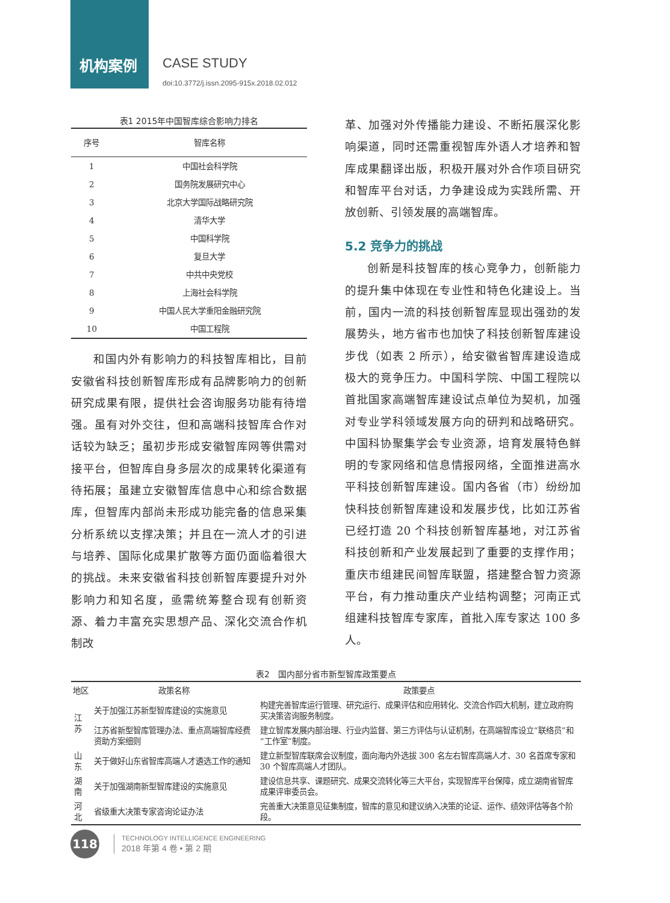机构案例 CASE STUDY
doi:10.3772/j.issn.2095-915x.2018.02.012
表1 2015年中国智库综合影响力排名
| 序号 | 智库名称 |
| --- | --- |
| 1 | 中国社会科学院 |
| 2 | 国务院发展研究中心 |
| 3 | 北京大学国际战略研究院 |
| 4 | 清华大学 |
| 5 | 中国科学院 |
| 6 | 复旦大学 |
| 7 | 中共中央党校 |
| 8 | 上海社会科学院 |
| 9 | 中国人民大学重阳金融研究院 |
| 10 | 中国工程院 |
和国内外有影响力的科技智库相比，目前安徽省科技创新智库形成有品牌影响力的创新研究成果有限，提供社会咨询服务功能有待增强。虽有对外交往，但和高端科技智库合作对话较为缺乏；虽初步形成安徽智库网等供需对接平台，但智库自身多层次的成果转化渠道有待拓展；虽建立安徽智库信息中心和综合数据库，但智库内部尚未形成功能完备的信息采集分析系统以支撑决策；并且在一流人才的引进与培养、国际化成果扩散等方面仍面临着很大的挑战。未来安徽省科技创新智库要提升对外影响力和知名度，亟需统筹整合现有创新资源、着力丰富充实思想产品、深化交流合作机制改
革、加强对外传播能力建设、不断拓展深化影响渠道，同时还需重视智库外语人才培养和智库成果翻译出版，积极开展对外合作项目研究和智库平台对话，力争建设成为实践所需、开放创新、引领发展的高端智库。
5.2 竞争力的挑战
创新是科技智库的核心竞争力，创新能力的提升集中体现在专业性和特色化建设上。当前，国内一流的科技创新智库显现出强劲的发展势头，地方省市也加快了科技创新智库建设步伐（如表 2 所示），给安徽省智库建设造成极大的竞争压力。中国科学院、中国工程院以首批国家高端智库建设试点单位为契机，加强对专业学科领域发展方向的研判和战略研究。中国科协聚集学会专业资源，培育发展特色鲜明的专家网络和信息情报网络，全面推进高水平科技创新智库建设。国内各省（市）纷纷加快科技创新智库建设和发展步伐，比如江苏省已经打造 20 个科技创新智库基地，对江苏省科技创新和产业发展起到了重要的支撑作用；重庆市组建民间智库联盟，搭建整合智力资源平台，有力推动重庆产业结构调整；河南正式组建科技智库专家库，首批入库专家达 100 多人。
表2　国内部分省市新型智库政策要点
| 地区 | 政策名称 | 政策要点 |
| --- | --- | --- |
| 江苏 | 关于加强江苏新型智库建设的实施意见 | 构建完善智库运行管理、研究运行、成果评估和应用转化、交流合作四大机制，建立政府购买决策咨询服务制度。 |
| | 江苏省新型智库管理办法、重点高端智库经费资助方案细则 | 建立智库发展内部治理、行业内监督、第三方评估与认证机制，在高端智库设立“联络员”和“工作室”制度。 |
| 山东 | 关于做好山东省智库高端人才遴选工作的通知 | 建立新型智库联席会议制度，面向海内外选拔 300 名左右智库高端人才、30 名首席专家和 30 个智库高端人才团队。 |
| 湖南 | 关于加强湖南新型智库建设的实施意见 | 建设信息共享、课题研究、成果交流转化等三大平台，实现智库平台保障，成立湖南省智库成果评审委员会。 |
| 河北 | 省级重大决策专家咨询论证办法 | 完善重大决策意见征集制度，智库的意见和建议纳入决策的论证、运作、绩效评估等各个阶段。 |
118
TECHNOLOGY INTELLIGENCE ENGINEERING
2018 年第 4 卷 • 第 2 期